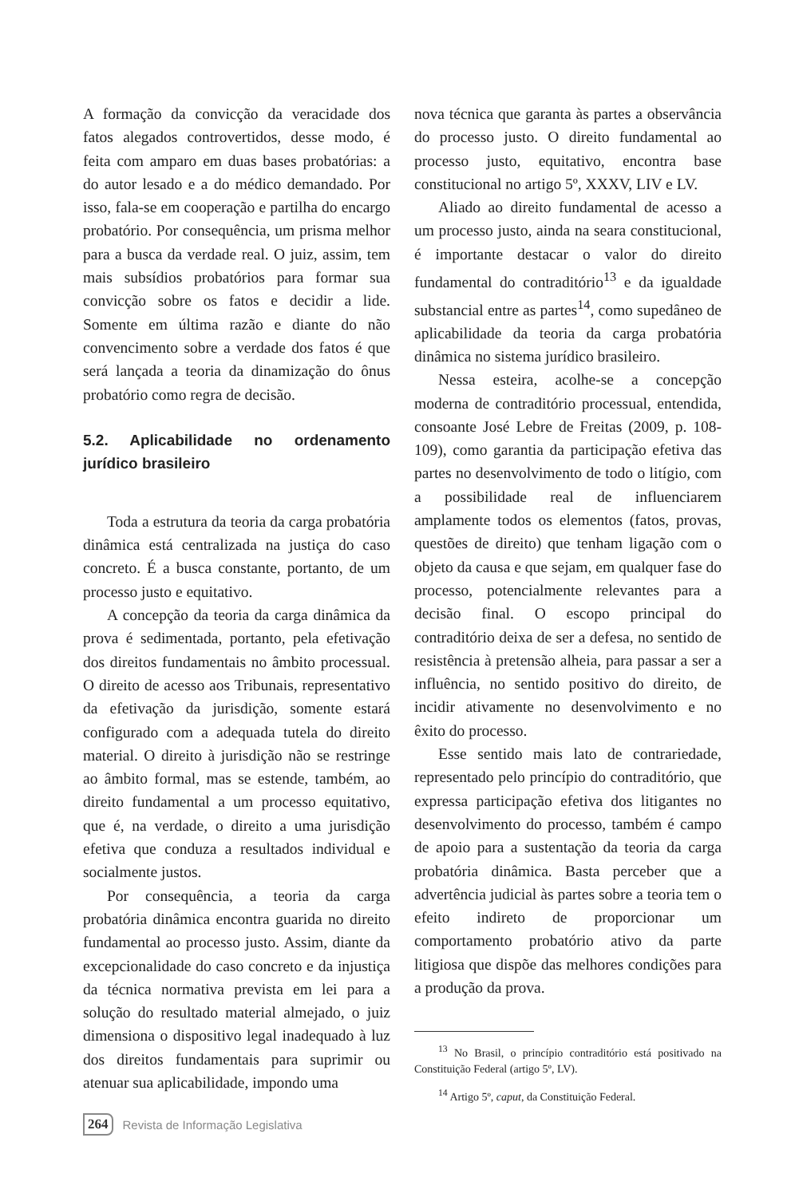A formação da convicção da veracidade dos fatos alegados controvertidos, desse modo, é feita com amparo em duas bases probatórias: a do autor lesado e a do médico demandado. Por isso, fala-se em cooperação e partilha do encargo probatório. Por consequência, um prisma melhor para a busca da verdade real. O juiz, assim, tem mais subsídios probatórios para formar sua convicção sobre os fatos e decidir a lide. Somente em última razão e diante do não convencimento sobre a verdade dos fatos é que será lançada a teoria da dinamização do ônus probatório como regra de decisão.
5.2. Aplicabilidade no ordenamento jurídico brasileiro
Toda a estrutura da teoria da carga probatória dinâmica está centralizada na justiça do caso concreto. É a busca constante, portanto, de um processo justo e equitativo.
A concepção da teoria da carga dinâmica da prova é sedimentada, portanto, pela efetivação dos direitos fundamentais no âmbito processual. O direito de acesso aos Tribunais, representativo da efetivação da jurisdição, somente estará configurado com a adequada tutela do direito material. O direito à jurisdição não se restringe ao âmbito formal, mas se estende, também, ao direito fundamental a um processo equitativo, que é, na verdade, o direito a uma jurisdição efetiva que conduza a resultados individual e socialmente justos.
Por consequência, a teoria da carga probatória dinâmica encontra guarida no direito fundamental ao processo justo. Assim, diante da excepcionalidade do caso concreto e da injustiça da técnica normativa prevista em lei para a solução do resultado material almejado, o juiz dimensiona o dispositivo legal inadequado à luz dos direitos fundamentais para suprimir ou atenuar sua aplicabilidade, impondo uma
nova técnica que garanta às partes a observância do processo justo. O direito fundamental ao processo justo, equitativo, encontra base constitucional no artigo 5º, XXXV, LIV e LV.
Aliado ao direito fundamental de acesso a um processo justo, ainda na seara constitucional, é importante destacar o valor do direito fundamental do contraditório<sup>13</sup> e da igualdade substancial entre as partes<sup>14</sup>, como supedâneo de aplicabilidade da teoria da carga probatória dinâmica no sistema jurídico brasileiro.
Nessa esteira, acolhe-se a concepção moderna de contraditório processual, entendida, consoante José Lebre de Freitas (2009, p. 108-109), como garantia da participação efetiva das partes no desenvolvimento de todo o litígio, com a possibilidade real de influenciarem amplamente todos os elementos (fatos, provas, questões de direito) que tenham ligação com o objeto da causa e que sejam, em qualquer fase do processo, potencialmente relevantes para a decisão final. O escopo principal do contraditório deixa de ser a defesa, no sentido de resistência à pretensão alheia, para passar a ser a influência, no sentido positivo do direito, de incidir ativamente no desenvolvimento e no êxito do processo.
Esse sentido mais lato de contrariedade, representado pelo princípio do contraditório, que expressa participação efetiva dos litigantes no desenvolvimento do processo, também é campo de apoio para a sustentação da teoria da carga probatória dinâmica. Basta perceber que a advertência judicial às partes sobre a teoria tem o efeito indireto de proporcionar um comportamento probatório ativo da parte litigiosa que dispõe das melhores condições para a produção da prova.
<sup>13</sup> No Brasil, o princípio contraditório está positivado na Constituição Federal (artigo 5º, LV).
<sup>14</sup> Artigo 5º, caput, da Constituição Federal.
264 Revista de Informação Legislativa